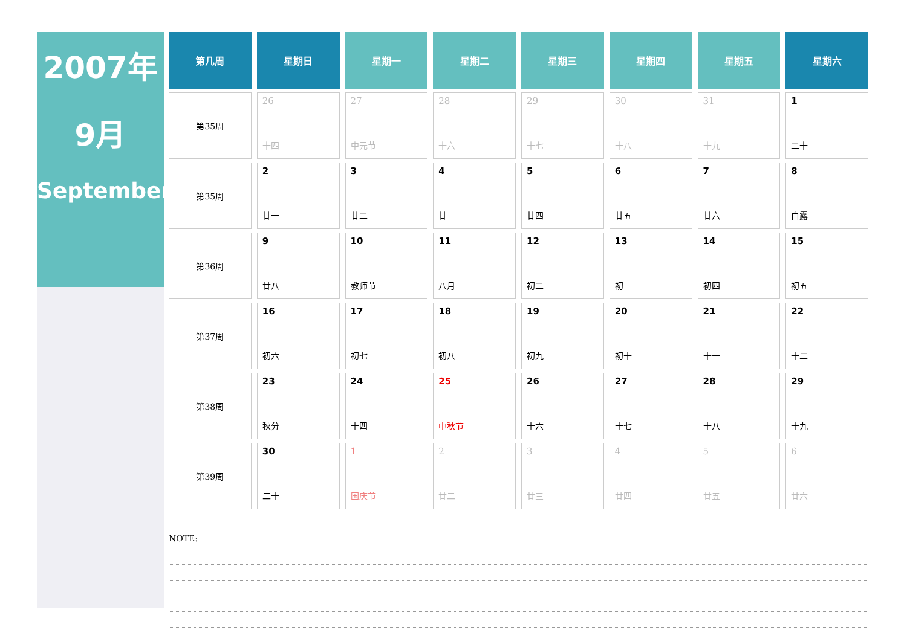2007年
9月
September
| 第几周 | 星期日 | 星期一 | 星期二 | 星期三 | 星期四 | 星期五 | 星期六 |
| --- | --- | --- | --- | --- | --- | --- | --- |
| 第35周 | 26 十四 | 27 中元节 | 28 十六 | 29 十七 | 30 十八 | 31 十九 | 1 二十 |
| 第35周 | 2 廿一 | 3 廿二 | 4 廿三 | 5 廿四 | 6 廿五 | 7 廿六 | 8 白露 |
| 第36周 | 9 廿八 | 10 教师节 | 11 八月 | 12 初二 | 13 初三 | 14 初四 | 15 初五 |
| 第37周 | 16 初六 | 17 初七 | 18 初八 | 19 初九 | 20 初十 | 21 十一 | 22 十二 |
| 第38周 | 23 秋分 | 24 十四 | 25 中秋节 | 26 十六 | 27 十七 | 28 十八 | 29 十九 |
| 第39周 | 30 二十 | 1 国庆节 | 2 廿二 | 3 廿三 | 4 廿四 | 5 廿五 | 6 廿六 |
NOTE: